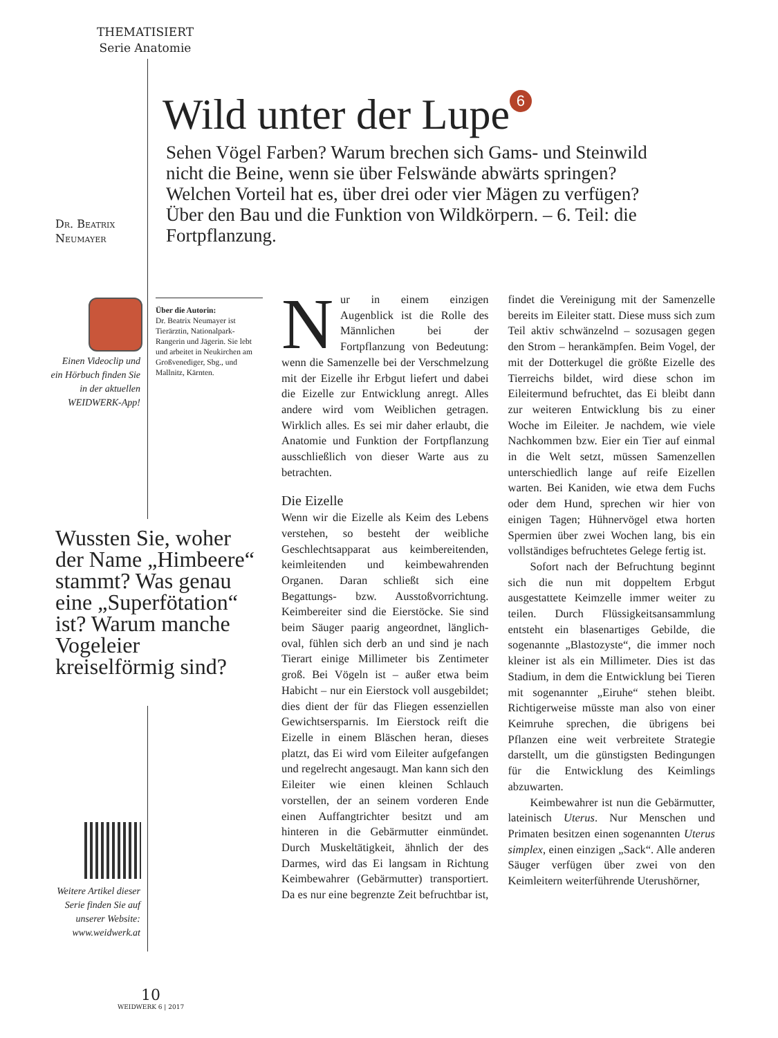THEMATISIERT
Serie Anatomie
Wild unter der Lupe 6
Sehen Vögel Farben? Warum brechen sich Gams- und Steinwild nicht die Beine, wenn sie über Felswände abwärts springen? Welchen Vorteil hat es, über drei oder vier Mägen zu verfügen? Über den Bau und die Funktion von Wildkörpern. – 6. Teil: die Fortpflanzung.
Dr. Beatrix
Neumayer
Einen Videoclip und ein Hörbuch finden Sie in der aktuellen WEIDWERK-App!
Über die Autorin:
Dr. Beatrix Neumayer ist Tierärztin, Nationalpark-Rangerin und Jägerin. Sie lebt und arbeitet in Neukirchen am Großvenediger, Sbg., und Mallnitz, Kärnten.
Wussten Sie, woher der Name „Himbeere“ stammt? Was genau eine „Superfötation“ ist? Warum manche Vogeleier kreiselförmig sind?
Weitere Artikel dieser Serie finden Sie auf unserer Website: www.weidwerk.at
Nur in einem einzigen Augenblick ist die Rolle des Männlichen bei der Fortpflanzung von Bedeutung: wenn die Samenzelle bei der Verschmelzung mit der Eizelle ihr Erbgut liefert und dabei die Eizelle zur Entwicklung anregt. Alles andere wird vom Weiblichen getragen. Wirklich alles. Es sei mir daher erlaubt, die Anatomie und Funktion der Fortpflanzung ausschließlich von dieser Warte aus zu betrachten.
Die Eizelle
Wenn wir die Eizelle als Keim des Lebens verstehen, so besteht der weibliche Geschlechtsapparat aus keimbereitenden, keimleitenden und keimbewahrenden Organen. Daran schließt sich eine Begattungs- bzw. Ausstoßvorrichtung. Keimbereiter sind die Eierstöcke. Sie sind beim Säuger paarig angeordnet, länglich-oval, fühlen sich derb an und sind je nach Tierart einige Millimeter bis Zentimeter groß. Bei Vögeln ist – außer etwa beim Habicht – nur ein Eierstock voll ausgebildet; dies dient der für das Fliegen essenziellen Gewichtsersparnis. Im Eierstock reift die Eizelle in einem Bläschen heran, dieses platzt, das Ei wird vom Eileiter aufgefangen und regelrecht angesaugt. Man kann sich den Eileiter wie einen kleinen Schlauch vorstellen, der an seinem vorderen Ende einen Auffangtrichter besitzt und am hinteren in die Gebärmutter einmündet. Durch Muskeltätigkeit, ähnlich der des Darmes, wird das Ei langsam in Richtung Keimbewahrer (Gebärmutter) transportiert. Da es nur eine begrenzte Zeit befruchtbar ist, findet die Vereinigung mit der Samenzelle bereits im Eileiter statt. Diese muss sich zum Teil aktiv schwänzelnd – sozusagen gegen den Strom – herankämpfen. Beim Vogel, der mit der Dotterkugel die größte Eizelle des Tierreichs bildet, wird diese schon im Eileitermund befruchtet, das Ei bleibt dann zur weiteren Entwicklung bis zu einer Woche im Eileiter. Je nachdem, wie viele Nachkommen bzw. Eier ein Tier auf einmal in die Welt setzt, müssen Samenzellen unterschiedlich lange auf reife Eizellen warten. Bei Kaniden, wie etwa dem Fuchs oder dem Hund, sprechen wir hier von einigen Tagen; Hühnervögel etwa horten Spermien über zwei Wochen lang, bis ein vollständiges befruchtetes Gelege fertig ist.
Sofort nach der Befruchtung beginnt sich die nun mit doppeltem Erbgut ausgestattete Keimzelle immer weiter zu teilen. Durch Flüssigkeitsansammlung entsteht ein blasenartiges Gebilde, die sogenannte „Blastozyste“, die immer noch kleiner ist als ein Millimeter. Dies ist das Stadium, in dem die Entwicklung bei Tieren mit sogenannter „Eiruhe“ stehen bleibt. Richtigerweise müsste man also von einer Keimruhe sprechen, die übrigens bei Pflanzen eine weit verbreitete Strategie darstellt, um die günstigsten Bedingungen für die Entwicklung des Keimlings abzuwarten.
Keimbewahrer ist nun die Gebärmutter, lateinisch Uterus. Nur Menschen und Primaten besitzen einen sogenannten Uterus simplex, einen einzigen „Sack“. Alle anderen Säuger verfügen über zwei von den Keimleitern weiterführende Uterushörner,
10
WEIDWERK 6 | 2017